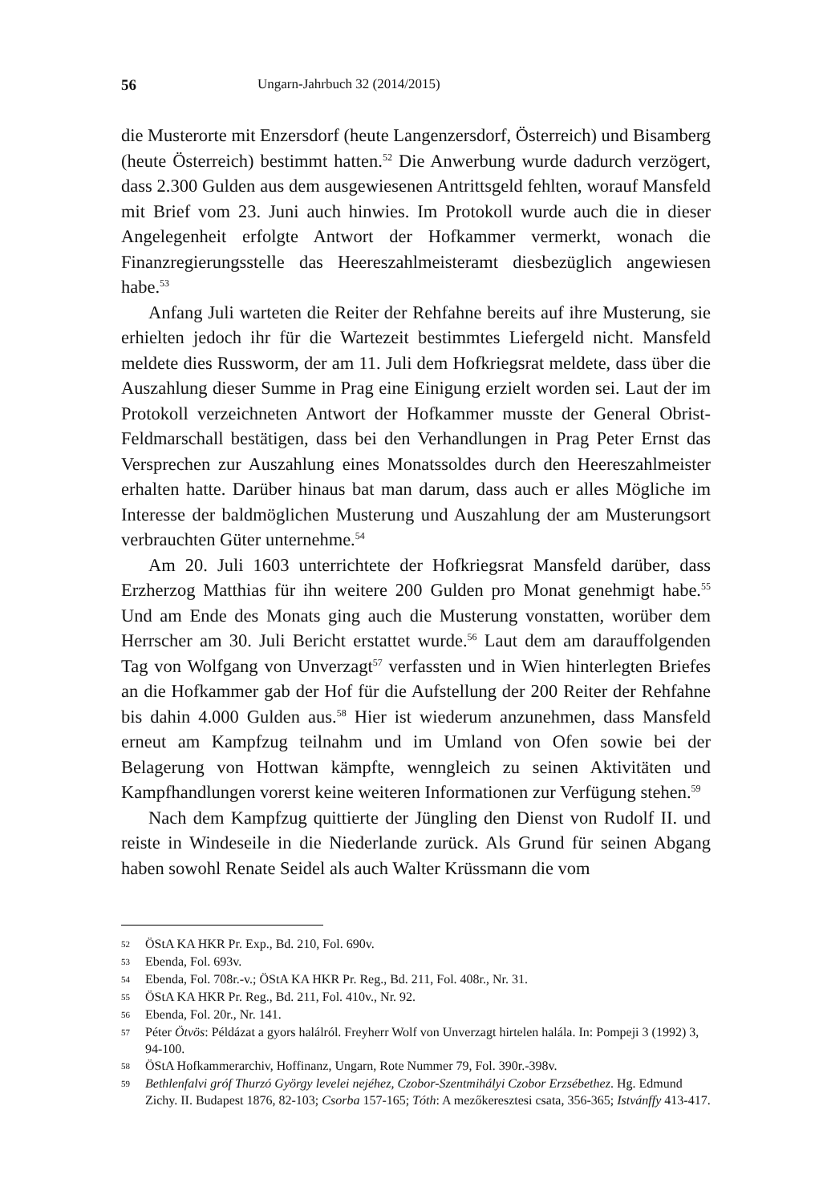56 Ungarn-Jahrbuch 32 (2014/2015)
die Musterorte mit Enzersdorf (heute Langenzersdorf, Österreich) und Bisamberg (heute Österreich) bestimmt hatten.<sup>52</sup> Die Anwerbung wurde dadurch verzögert, dass 2.300 Gulden aus dem ausgewiesenen Antrittsgeld fehlten, worauf Mansfeld mit Brief vom 23. Juni auch hinwies. Im Protokoll wurde auch die in dieser Angelegenheit erfolgte Antwort der Hofkammer vermerkt, wonach die Finanzregierungsstelle das Heereszahlmeisteramt diesbezüglich angewiesen habe.<sup>53</sup>
Anfang Juli warteten die Reiter der Rehfahne bereits auf ihre Musterung, sie erhielten jedoch ihr für die Wartezeit bestimmtes Liefergeld nicht. Mansfeld meldete dies Russworm, der am 11. Juli dem Hofkriegsrat meldete, dass über die Auszahlung dieser Summe in Prag eine Einigung erzielt worden sei. Laut der im Protokoll verzeichneten Antwort der Hofkammer musste der General Obrist-Feldmarschall bestätigen, dass bei den Verhandlungen in Prag Peter Ernst das Versprechen zur Auszahlung eines Monatssoldes durch den Heereszahlmeister erhalten hatte. Darüber hinaus bat man darum, dass auch er alles Mögliche im Interesse der baldmöglichen Musterung und Auszahlung der am Musterungsort verbrauchten Güter unternehme.<sup>54</sup>
Am 20. Juli 1603 unterrichtete der Hofkriegsrat Mansfeld darüber, dass Erzherzog Matthias für ihn weitere 200 Gulden pro Monat genehmigt habe.<sup>55</sup> Und am Ende des Monats ging auch die Musterung vonstatten, worüber dem Herrscher am 30. Juli Bericht erstattet wurde.<sup>56</sup> Laut dem am darauffolgenden Tag von Wolfgang von Unverzagt<sup>57</sup> verfassten und in Wien hinterlegten Briefes an die Hofkammer gab der Hof für die Aufstellung der 200 Reiter der Rehfahne bis dahin 4.000 Gulden aus.<sup>58</sup> Hier ist wiederum anzunehmen, dass Mansfeld erneut am Kampfzug teilnahm und im Umland von Ofen sowie bei der Belagerung von Hottwan kämpfte, wenngleich zu seinen Aktivitäten und Kampfhandlungen vorerst keine weiteren Informationen zur Verfügung stehen.<sup>59</sup>
Nach dem Kampfzug quittierte der Jüngling den Dienst von Rudolf II. und reiste in Windeseile in die Niederlande zurück. Als Grund für seinen Abgang haben sowohl Renate Seidel als auch Walter Krüssmann die vom
52 ÖStA KA HKR Pr. Exp., Bd. 210, Fol. 690v.
53 Ebenda, Fol. 693v.
54 Ebenda, Fol. 708r.-v.; ÖStA KA HKR Pr. Reg., Bd. 211, Fol. 408r., Nr. 31.
55 ÖStA KA HKR Pr. Reg., Bd. 211, Fol. 410v., Nr. 92.
56 Ebenda, Fol. 20r., Nr. 141.
57 Péter Ötvös: Példázat a gyors halálról. Freyherr Wolf von Unverzagt hirtelen halála. In: Pompeji 3 (1992) 3, 94-100.
58 ÖStA Hofkammerarchiv, Hoffinanz, Ungarn, Rote Nummer 79, Fol. 390r.-398v.
59 Bethlenfalvi gróf Thurzó György levelei nejéhez, Czobor-Szentmihályi Czobor Erzsébethez. Hg. Edmund Zichy. II. Budapest 1876, 82-103; Csorba 157-165; Tóth: A mezőkeresztesi csata, 356-365; Istvánffy 413-417.